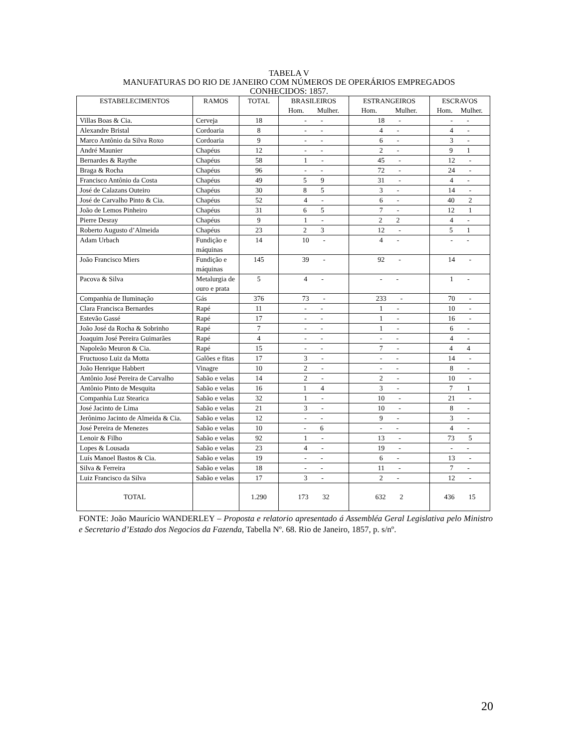TABELA V
MANUFATURAS DO RIO DE JANEIRO COM NÚMEROS DE OPERÁRIOS EMPREGADOS
CONHECIDOS: 1857.
| ESTABELECIMENTOS | RAMOS | TOTAL | BRASILEIROS Hom. Mulher. | ESTRANGEIROS Hom. Mulher. | ESCRAVOS Hom. Mulher. |
| --- | --- | --- | --- | --- | --- |
| Villas Boas & Cia. | Cerveja | 18 | - - | 18 - | - - |
| Alexandre Bristal | Cordoaria | 8 | - - | 4 - | 4 - |
| Marco Antônio da Silva Roxo | Cordoaria | 9 | - - | 6 - | 3 - |
| André Maunier | Chapéus | 12 | - - | 2 - | 9 1 |
| Bernardes & Raythe | Chapéus | 58 | 1 - | 45 - | 12 - |
| Braga & Rocha | Chapéus | 96 | - - | 72 - | 24 - |
| Francisco Antônio da Costa | Chapéus | 49 | 5 9 | 31 - | 4 - |
| José de Calazans Outeiro | Chapéus | 30 | 8 5 | 3 - | 14 - |
| José de Carvalho Pinto & Cia. | Chapéus | 52 | 4 - | 6 - | 40 2 |
| João de Lemos Pinheiro | Chapéus | 31 | 6 5 | 7 - | 12 1 |
| Pierre Desray | Chapéus | 9 | 1 - | 2 2 | 4 - |
| Roberto Augusto d’Almeida | Chapéus | 23 | 2 3 | 12 - | 5 1 |
| Adam Urbach | Fundição e máquinas | 14 | 10 - | 4 - | - - |
| João Francisco Miers | Fundição e máquinas | 145 | 39 - | 92 - | 14 - |
| Pacova & Silva | Metalurgia de ouro e prata | 5 | 4 - | - - | 1 - |
| Companhia de Iluminação | Gás | 376 | 73 - | 233 - | 70 - |
| Clara Francisca Bernardes | Rapé | 11 | - - | 1 - | 10 - |
| Estevão Gassé | Rapé | 17 | - - | 1 - | 16 - |
| João José da Rocha & Sobrinho | Rapé | 7 | - - | 1 - | 6 - |
| Joaquim José Pereira Guimarães | Rapé | 4 | - - | - - | 4 - |
| Napoleão Meuron & Cia. | Rapé | 15 | - - | 7 - | 4 4 |
| Fructuoso Luiz da Motta | Galões e fitas | 17 | 3 - | - - | 14 - |
| João Henrique Habbert | Vinagre | 10 | 2 - | - - | 8 - |
| Antônio José Pereira de Carvalho | Sabão e velas | 14 | 2 - | 2 - | 10 - |
| Antônio Pinto de Mesquita | Sabão e velas | 16 | 1 4 | 3 - | 7 1 |
| Companhia Luz Stearica | Sabão e velas | 32 | 1 - | 10 - | 21 - |
| José Jacinto de Lima | Sabão e velas | 21 | 3 - | 10 - | 8 - |
| Jerônimo Jacinto de Almeida & Cia. | Sabão e velas | 12 | - - | 9 - | 3 - |
| José Pereira de Menezes | Sabão e velas | 10 | - 6 | - - | 4 - |
| Lenoir & Filho | Sabão e velas | 92 | 1 - | 13 - | 73 5 |
| Lopes & Lousada | Sabão e velas | 23 | 4 - | 19 - | - - |
| Luís Manoel Bastos & Cia. | Sabão e velas | 19 | - - | 6 - | 13 - |
| Silva & Ferreira | Sabão e velas | 18 | - - | 11 - | 7 - |
| Luiz Francisco da Silva | Sabão e velas | 17 | 3 - | 2 - | 12 - |
| TOTAL | | 1.290 | 173 32 | 632 2 | 436 15 |
FONTE: João Maurício WANDERLEY – Proposta e relatorio apresentado á Assembléa Geral Legislativa pelo Ministro e Secretario d’Estado dos Negocios da Fazenda, Tabella Nº. 68. Rio de Janeiro, 1857, p. s/nº.
20